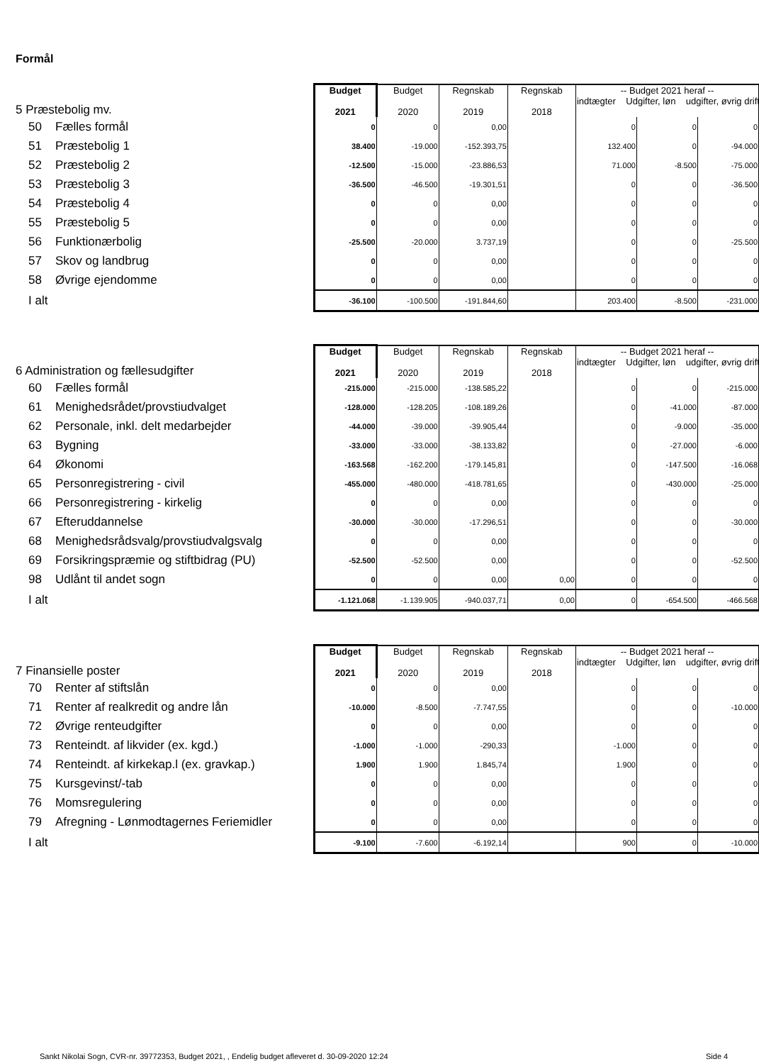Formål
| 5 Præstebolig mv. | Budget 2021 | Budget 2020 | Regnskab 2019 | Regnskab 2018 | -- Budget 2021 heraf -- indtægter Udgifter, løn udgifter, øvrig drift | | |
| 50 Fælles formål | 0 | 0 | 0,00 | | 0 | 0 | 0 |
| 51 Præstebolig 1 | 38.400 | -19.000 | -152.393,75 | | 132.400 | 0 | -94.000 |
| 52 Præstebolig 2 | -12.500 | -15.000 | -23.886,53 | | 71.000 | -8.500 | -75.000 |
| 53 Præstebolig 3 | -36.500 | -46.500 | -19.301,51 | | 0 | 0 | -36.500 |
| 54 Præstebolig 4 | 0 | 0 | 0,00 | | 0 | 0 | 0 |
| 55 Præstebolig 5 | 0 | 0 | 0,00 | | 0 | 0 | 0 |
| 56 Funktionærbolig | -25.500 | -20.000 | 3.737,19 | | 0 | 0 | -25.500 |
| 57 Skov og landbrug | 0 | 0 | 0,00 | | 0 | 0 | 0 |
| 58 Øvrige ejendomme | 0 | 0 | 0,00 | | 0 | 0 | 0 |
| I alt | -36.100 | -100.500 | -191.844,60 | | 203.400 | -8.500 | -231.000 |
| 6 Administration og fællesudgifter | Budget 2021 | Budget 2020 | Regnskab 2019 | Regnskab 2018 | -- Budget 2021 heraf -- indtægter Udgifter, løn udgifter, øvrig drift | | |
| 60 Fælles formål | -215.000 | -215.000 | -138.585,22 | | 0 | 0 | -215.000 |
| 61 Menighedsrådet/provstiudvalget | -128.000 | -128.205 | -108.189,26 | | 0 | -41.000 | -87.000 |
| 62 Personale, inkl. delt medarbejder | -44.000 | -39.000 | -39.905,44 | | 0 | -9.000 | -35.000 |
| 63 Bygning | -33.000 | -33.000 | -38.133,82 | | 0 | -27.000 | -6.000 |
| 64 Økonomi | -163.568 | -162.200 | -179.145,81 | | 0 | -147.500 | -16.068 |
| 65 Personregistrering - civil | -455.000 | -480.000 | -418.781,65 | | 0 | -430.000 | -25.000 |
| 66 Personregistrering - kirkelig | 0 | 0 | 0,00 | | 0 | 0 | 0 |
| 67 Efteruddannelse | -30.000 | -30.000 | -17.296,51 | | 0 | 0 | -30.000 |
| 68 Menighedsrådsvalg/provstiudvalgsvalg | 0 | 0 | 0,00 | | 0 | 0 | 0 |
| 69 Forsikringspræmie og stiftbidrag (PU) | -52.500 | -52.500 | 0,00 | | 0 | 0 | -52.500 |
| 98 Udlånt til andet sogn | 0 | 0 | 0,00 | 0,00 | 0 | 0 | 0 |
| I alt | -1.121.068 | -1.139.905 | -940.037,71 | 0,00 | 0 | -654.500 | -466.568 |
| 7 Finansielle poster | Budget 2021 | Budget 2020 | Regnskab 2019 | Regnskab 2018 | -- Budget 2021 heraf -- indtægter Udgifter, løn udgifter, øvrig drift | | |
| 70 Renter af stiftslån | 0 | 0 | 0,00 | | 0 | 0 | 0 |
| 71 Renter af realkredit og andre lån | -10.000 | -8.500 | -7.747,55 | | 0 | 0 | -10.000 |
| 72 Øvrige renteudgifter | 0 | 0 | 0,00 | | 0 | 0 | 0 |
| 73 Renteindt. af likvider (ex. kgd.) | -1.000 | -1.000 | -290,33 | | -1.000 | 0 | 0 |
| 74 Renteindt. af kirkekap.l (ex. gravkap.) | 1.900 | 1.900 | 1.845,74 | | 1.900 | 0 | 0 |
| 75 Kursgevinst/-tab | 0 | 0 | 0,00 | | 0 | 0 | 0 |
| 76 Momsregulering | 0 | 0 | 0,00 | | 0 | 0 | 0 |
| 79 Afregning - Lønmodtagernes Feriemidler | 0 | 0 | 0,00 | | 0 | 0 | 0 |
| I alt | -9.100 | -7.600 | -6.192,14 | | 900 | 0 | -10.000 |
Sankt Nikolai Sogn, CVR-nr. 39772353, Budget 2021, , Endelig budget afleveret d. 30-09-2020 12:24
Side 4